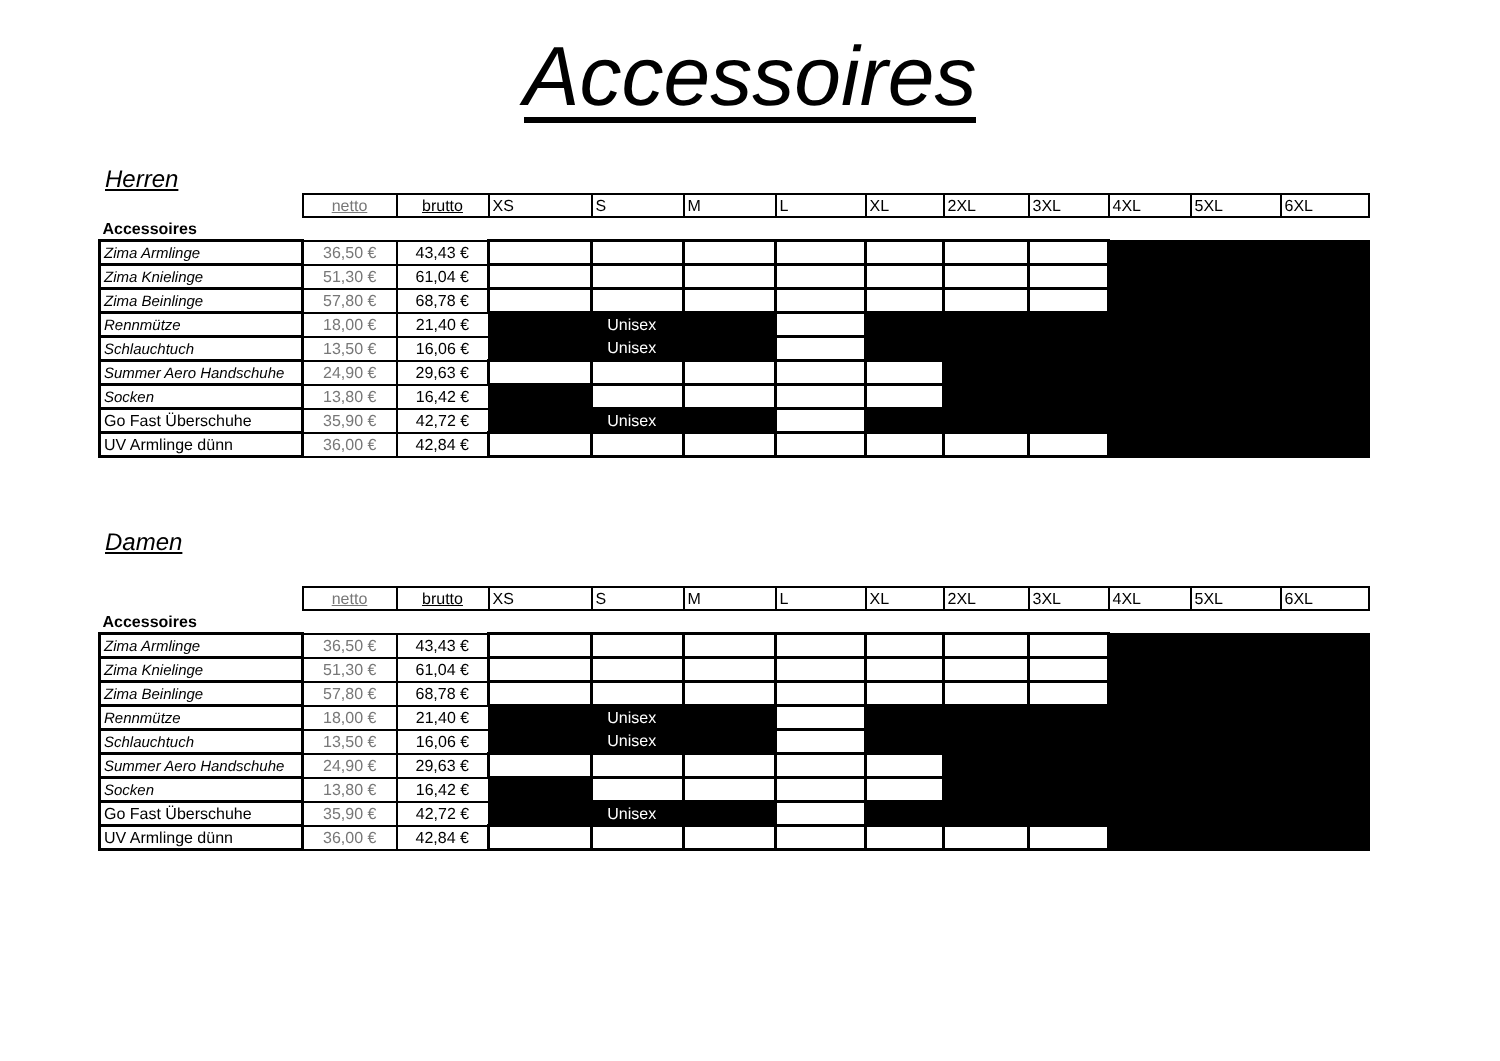Accessoires
Herren
| | netto | brutto | XS | S | M | L | XL | 2XL | 3XL | 4XL | 5XL | 6XL |
| --- | --- | --- | --- | --- | --- | --- | --- | --- | --- | --- | --- | --- |
| Accessoires | | | | | | | | | | | | |
| Zima Armlinge | 36,50 € | 43,43 € | | | | | | | | | | |
| Zima Knielinge | 51,30 € | 61,04 € | | | | | | | | | | |
| Zima Beinlinge | 57,80 € | 68,78 € | | | | | | | | | | |
| Rennmütze | 18,00 € | 21,40 € | Unisex | | | | | | | | | |
| Schlauchtuch | 13,50 € | 16,06 € | Unisex | | | | | | | | | |
| Summer Aero Handschuhe | 24,90 € | 29,63 € | | | | | | | | | | |
| Socken | 13,80 € | 16,42 € | | | | | | | | | | |
| Go Fast Überschuhe | 35,90 € | 42,72 € | Unisex | | | | | | | | | |
| UV Armlinge dünn | 36,00 € | 42,84 € | | | | | | | | | | |
Damen
| | netto | brutto | XS | S | M | L | XL | 2XL | 3XL | 4XL | 5XL | 6XL |
| --- | --- | --- | --- | --- | --- | --- | --- | --- | --- | --- | --- | --- |
| Accessoires | | | | | | | | | | | | |
| Zima Armlinge | 36,50 € | 43,43 € | | | | | | | | | | |
| Zima Knielinge | 51,30 € | 61,04 € | | | | | | | | | | |
| Zima Beinlinge | 57,80 € | 68,78 € | | | | | | | | | | |
| Rennmütze | 18,00 € | 21,40 € | Unisex | | | | | | | | | |
| Schlauchtuch | 13,50 € | 16,06 € | Unisex | | | | | | | | | |
| Summer Aero Handschuhe | 24,90 € | 29,63 € | | | | | | | | | | |
| Socken | 13,80 € | 16,42 € | | | | | | | | | | |
| Go Fast Überschuhe | 35,90 € | 42,72 € | Unisex | | | | | | | | | |
| UV Armlinge dünn | 36,00 € | 42,84 € | | | | | | | | | | |